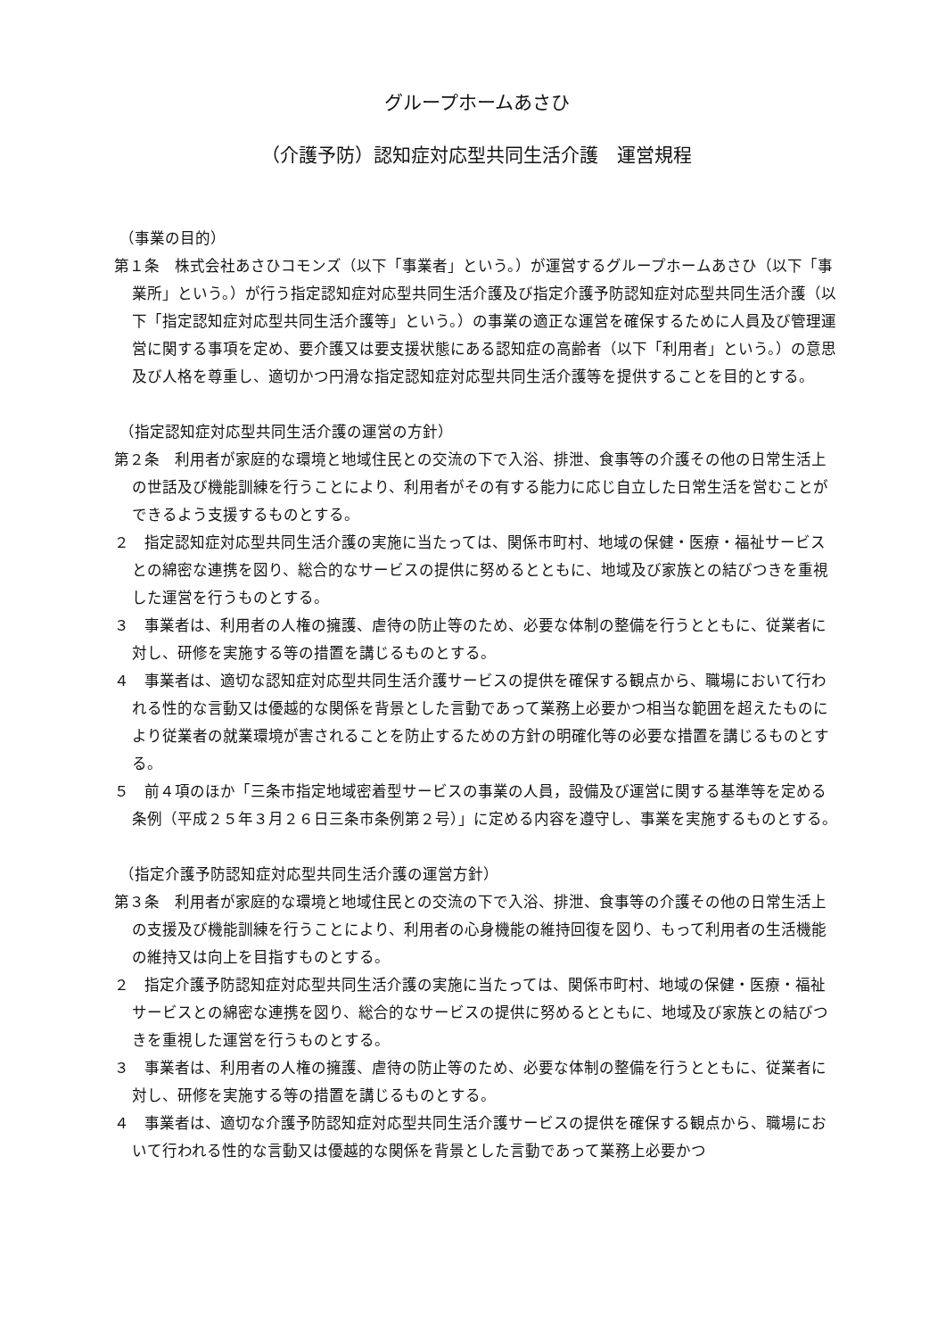グループホームあさひ
（介護予防）認知症対応型共同生活介護　運営規程
（事業の目的）
第１条　株式会社あさひコモンズ（以下「事業者」という。）が運営するグループホームあさひ（以下「事業所」という。）が行う指定認知症対応型共同生活介護及び指定介護予防認知症対応型共同生活介護（以下「指定認知症対応型共同生活介護等」という。）の事業の適正な運営を確保するために人員及び管理運営に関する事項を定め、要介護又は要支援状態にある認知症の高齢者（以下「利用者」という。）の意思及び人格を尊重し、適切かつ円滑な指定認知症対応型共同生活介護等を提供することを目的とする。
（指定認知症対応型共同生活介護の運営の方針）
第２条　利用者が家庭的な環境と地域住民との交流の下で入浴、排泄、食事等の介護その他の日常生活上の世話及び機能訓練を行うことにより、利用者がその有する能力に応じ自立した日常生活を営むことができるよう支援するものとする。
２　指定認知症対応型共同生活介護の実施に当たっては、関係市町村、地域の保健・医療・福祉サービスとの綿密な連携を図り、総合的なサービスの提供に努めるとともに、地域及び家族との結びつきを重視した運営を行うものとする。
３　事業者は、利用者の人権の擁護、虐待の防止等のため、必要な体制の整備を行うとともに、従業者に対し、研修を実施する等の措置を講じるものとする。
４　事業者は、適切な認知症対応型共同生活介護サービスの提供を確保する観点から、職場において行われる性的な言動又は優越的な関係を背景とした言動であって業務上必要かつ相当な範囲を超えたものにより従業者の就業環境が害されることを防止するための方針の明確化等の必要な措置を講じるものとする。
５　前４項のほか「三条市指定地域密着型サービスの事業の人員，設備及び運営に関する基準等を定める条例（平成２５年３月２６日三条市条例第２号）」に定める内容を遵守し、事業を実施するものとする。
（指定介護予防認知症対応型共同生活介護の運営方針）
第３条　利用者が家庭的な環境と地域住民との交流の下で入浴、排泄、食事等の介護その他の日常生活上の支援及び機能訓練を行うことにより、利用者の心身機能の維持回復を図り、もって利用者の生活機能の維持又は向上を目指すものとする。
２　指定介護予防認知症対応型共同生活介護の実施に当たっては、関係市町村、地域の保健・医療・福祉サービスとの綿密な連携を図り、総合的なサービスの提供に努めるとともに、地域及び家族との結びつきを重視した運営を行うものとする。
３　事業者は、利用者の人権の擁護、虐待の防止等のため、必要な体制の整備を行うとともに、従業者に対し、研修を実施する等の措置を講じるものとする。
４　事業者は、適切な介護予防認知症対応型共同生活介護サービスの提供を確保する観点から、職場において行われる性的な言動又は優越的な関係を背景とした言動であって業務上必要かつ